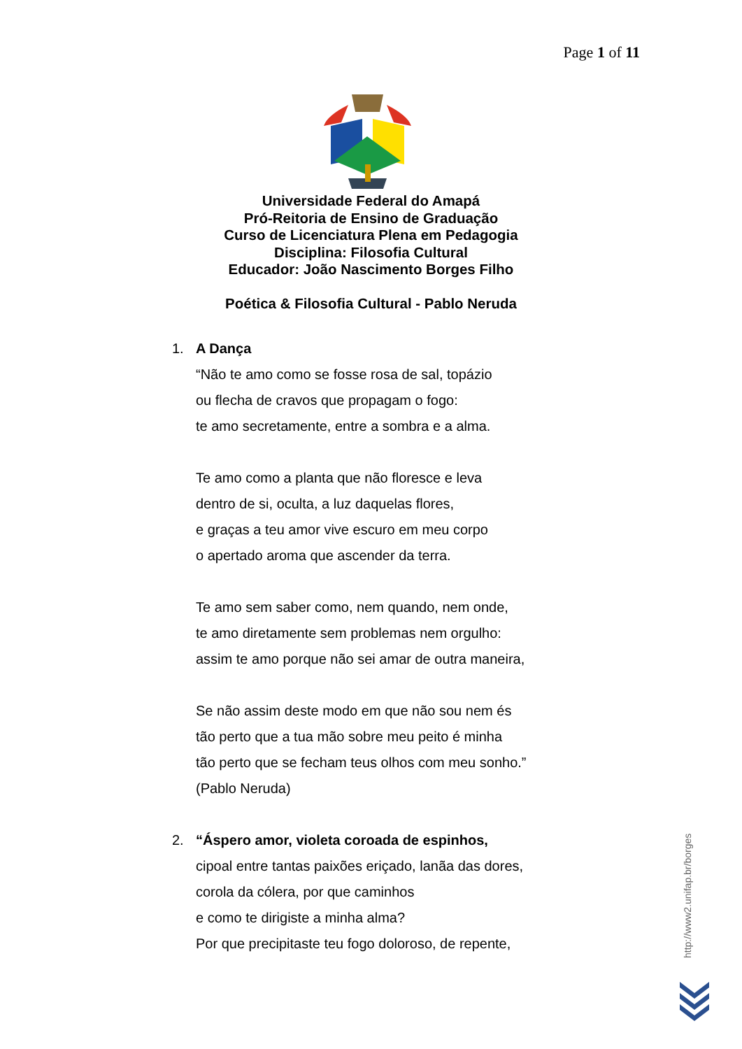Page 1 of 11
Universidade Federal do Amapá
Pró-Reitoria de Ensino de Graduação
Curso de Licenciatura Plena em Pedagogia
Disciplina: Filosofia Cultural
Educador: João Nascimento Borges Filho
Poética & Filosofia Cultural - Pablo Neruda
1. A Dança
“Não te amo como se fosse rosa de sal, topázio
ou flecha de cravos que propagam o fogo:
te amo secretamente, entre a sombra e a alma.
Te amo como a planta que não floresce e leva
dentro de si, oculta, a luz daquelas flores,
e graças a teu amor vive escuro em meu corpo
o apertado aroma que ascender da terra.
Te amo sem saber como, nem quando, nem onde,
te amo diretamente sem problemas nem orgulho:
assim te amo porque não sei amar de outra maneira,
Se não assim deste modo em que não sou nem és
tão perto que a tua mão sobre meu peito é minha
tão perto que se fecham teus olhos com meu sonho.”
(Pablo Neruda)
2. “Áspero amor, violeta coroada de espinhos,
cipoal entre tantas paixões eriçado, lanãa das dores,
corola da cólera, por que caminhos
e como te dirigiste a minha alma?
Por que precipitaste teu fogo doloroso, de repente,
http://www2.unifap.br/borges